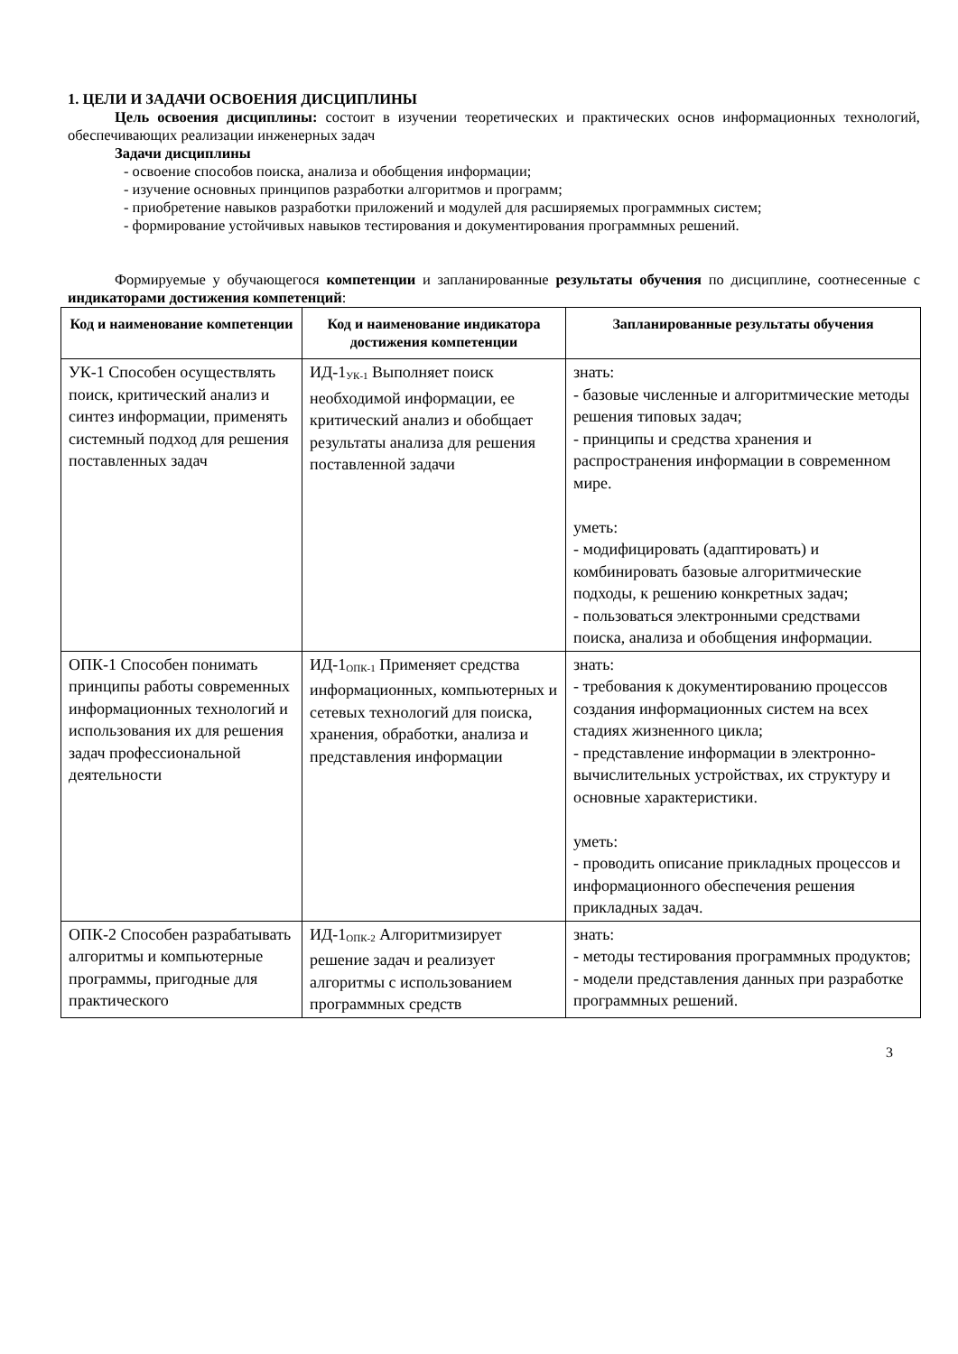1. ЦЕЛИ И ЗАДАЧИ ОСВОЕНИЯ ДИСЦИПЛИНЫ
Цель освоения дисциплины: состоит в изучении теоретических и практических основ информационных технологий, обеспечивающих реализации инженерных задач
Задачи дисциплины
- освоение способов поиска, анализа и обобщения информации;
- изучение основных принципов разработки алгоритмов и программ;
- приобретение навыков разработки приложений и модулей для расширяемых программных систем;
- формирование устойчивых навыков тестирования и документирования программных решений.
Формируемые у обучающегося компетенции и запланированные результаты обучения по дисциплине, соотнесенные с индикаторами достижения компетенций:
| Код и наименование компетенции | Код и наименование индикатора достижения компетенции | Запланированные результаты обучения |
| --- | --- | --- |
| УК-1 Способен осуществлять поиск, критический анализ и синтез информации, применять системный подход для решения поставленных задач | ИД-1<sub>УК-1</sub> Выполняет поиск необходимой информации, ее критический анализ и обобщает результаты анализа для решения поставленной задачи | знать: - базовые численные и алгоритмические методы решения типовых задач; - принципы и средства хранения и распространения информации в современном мире. уметь: - модифицировать (адаптировать) и комбинировать базовые алгоритмические подходы, к решению конкретных задач; - пользоваться электронными средствами поиска, анализа и обобщения информации. |
| ОПК-1 Способен понимать принципы работы современных информационных технологий и использования их для решения задач профессиональной деятельности | ИД-1<sub>ОПК-1</sub> Применяет средства информационных, компьютерных и сетевых технологий для поиска, хранения, обработки, анализа и представления информации | знать: - требования к документированию процессов создания информационных систем на всех стадиях жизненного цикла; - представление информации в электронно-вычислительных устройствах, их структуру и основные характеристики. уметь: - проводить описание прикладных процессов и информационного обеспечения решения прикладных задач. |
| ОПК-2 Способен разрабатывать алгоритмы и компьютерные программы, пригодные для практического | ИД-1<sub>ОПК-2</sub> Алгоритмизирует решение задач и реализует алгоритмы с использованием программных средств | знать: - методы тестирования программных продуктов; - модели представления данных при разработке программных решений. |
3